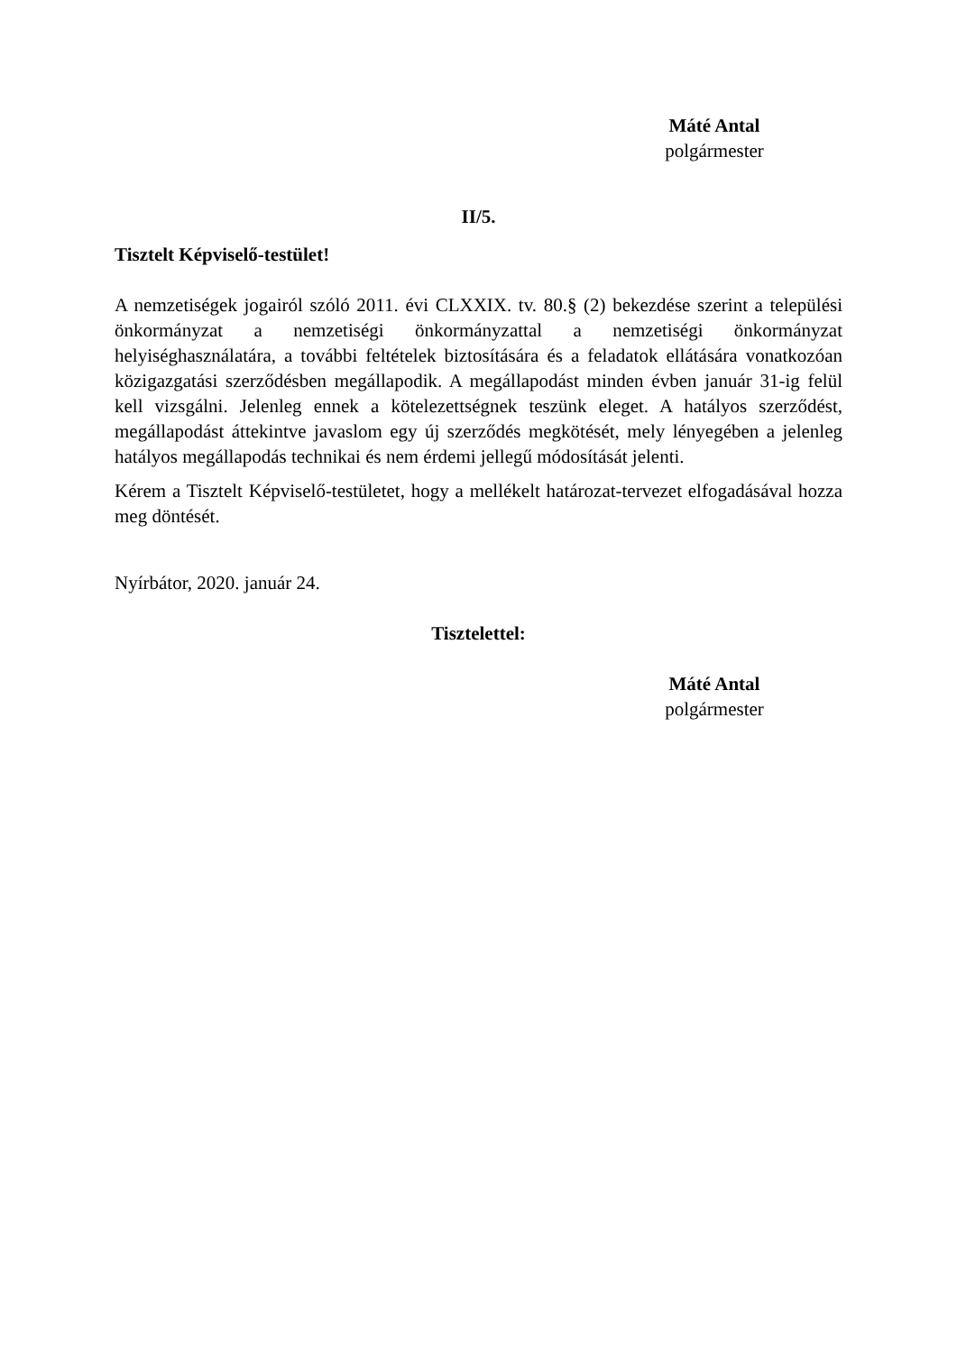Máté Antal
polgármester
II/5.
Tisztelt Képviselő-testület!
A nemzetiségek jogairól szóló 2011. évi CLXXIX. tv. 80.§ (2) bekezdése szerint a települési önkormányzat a nemzetiségi önkormányzattal a nemzetiségi önkormányzat helyiséghasználatára, a további feltételek biztosítására és a feladatok ellátására vonatkozóan közigazgatási szerződésben megállapodik. A megállapodást minden évben január 31-ig felül kell vizsgálni. Jelenleg ennek a kötelezettségnek teszünk eleget. A hatályos szerződést, megállapodást áttekintve javaslom egy új szerződés megkötését, mely lényegében a jelenleg hatályos megállapodás technikai és nem érdemi jellegű módosítását jelenti.
Kérem a Tisztelt Képviselő-testületet, hogy a mellékelt határozat-tervezet elfogadásával hozza meg döntését.
Nyírbátor, 2020. január 24.
Tisztelettel:
Máté Antal
polgármester